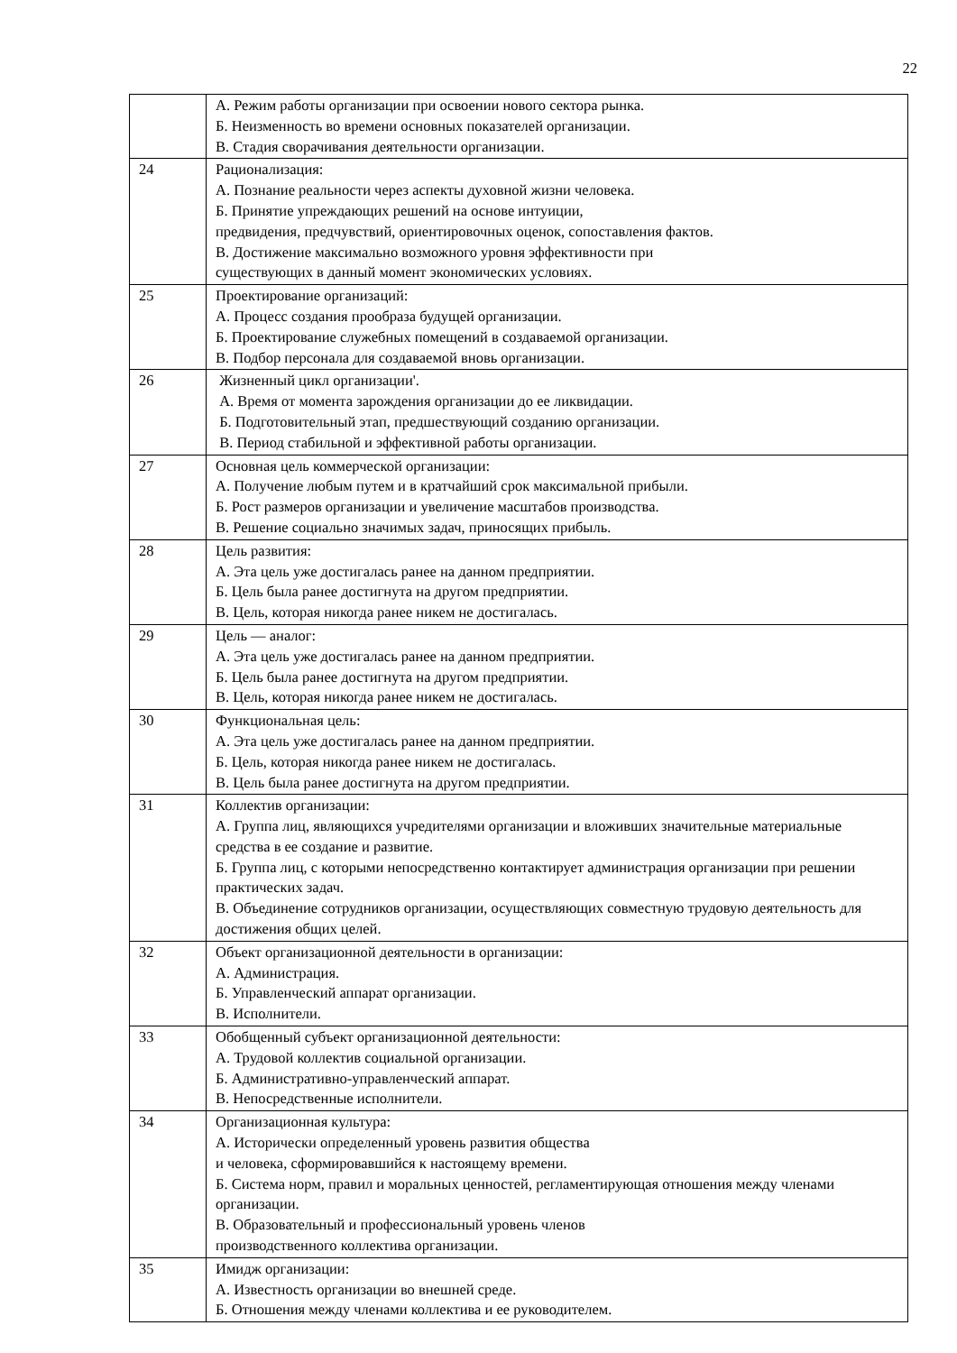22
| | А. Режим работы организации при освоении нового сектора рынка. Б. Неизменность во времени основных показателей организации. В. Стадия сворачивания деятельности организации. |
| 24 | Рационализация: А. Познание реальности через аспекты духовной жизни человека. Б. Принятие упреждающих решений на основе интуиции, предвидения, предчувствий, ориентировочных оценок, сопоставления фактов. В. Достижение максимально возможного уровня эффективности при существующих в данный момент экономических условиях. |
| 25 | Проектирование организаций: А. Процесс создания прообраза будущей организации. Б. Проектирование служебных помещений в создаваемой организации. В. Подбор персонала для создаваемой вновь организации. |
| 26 | Жизненный цикл организации'. А. Время от момента зарождения организации до ее ликвидации. Б. Подготовительный этап, предшествующий созданию организации. В. Период стабильной и эффективной работы организации. |
| 27 | Основная цель коммерческой организации: А. Получение любым путем и в кратчайший срок максимальной прибыли. Б. Рост размеров организации и увеличение масштабов производства. В. Решение социально значимых задач, приносящих прибыль. |
| 28 | Цель развития: А. Эта цель уже достигалась ранее на данном предприятии. Б. Цель была ранее достигнута на другом предприятии. В. Цель, которая никогда ранее никем не достигалась. |
| 29 | Цель — аналог: А. Эта цель уже достигалась ранее на данном предприятии. Б. Цель была ранее достигнута на другом предприятии. В. Цель, которая никогда ранее никем не достигалась. |
| 30 | Функциональная цель: А. Эта цель уже достигалась ранее на данном предприятии. Б. Цель, которая никогда ранее никем не достигалась. В. Цель была ранее достигнута на другом предприятии. |
| 31 | Коллектив организации: А. Группа лиц, являющихся учредителями организации и вложивших значительные материальные средства в ее создание и развитие. Б. Группа лиц, с которыми непосредственно контактирует администрация организации при решении практических задач. В. Объединение сотрудников организации, осуществляющих совместную трудовую деятельность для достижения общих целей. |
| 32 | Объект организационной деятельности в организации: А. Администрация. Б. Управленческий аппарат организации. В. Исполнители. |
| 33 | Обобщенный субъект организационной деятельности: А. Трудовой коллектив социальной организации. Б. Административно-управленческий аппарат. В. Непосредственные исполнители. |
| 34 | Организационная культура: А. Исторически определенный уровень развития общества и человека, сформировавшийся к настоящему времени. Б. Система норм, правил и моральных ценностей, регламентирующая отношения между членами организации. В. Образовательный и профессиональный уровень членов производственного коллектива организации. |
| 35 | Имидж организации: А. Известность организации во внешней среде. Б. Отношения между членами коллектива и ее руководителем. |